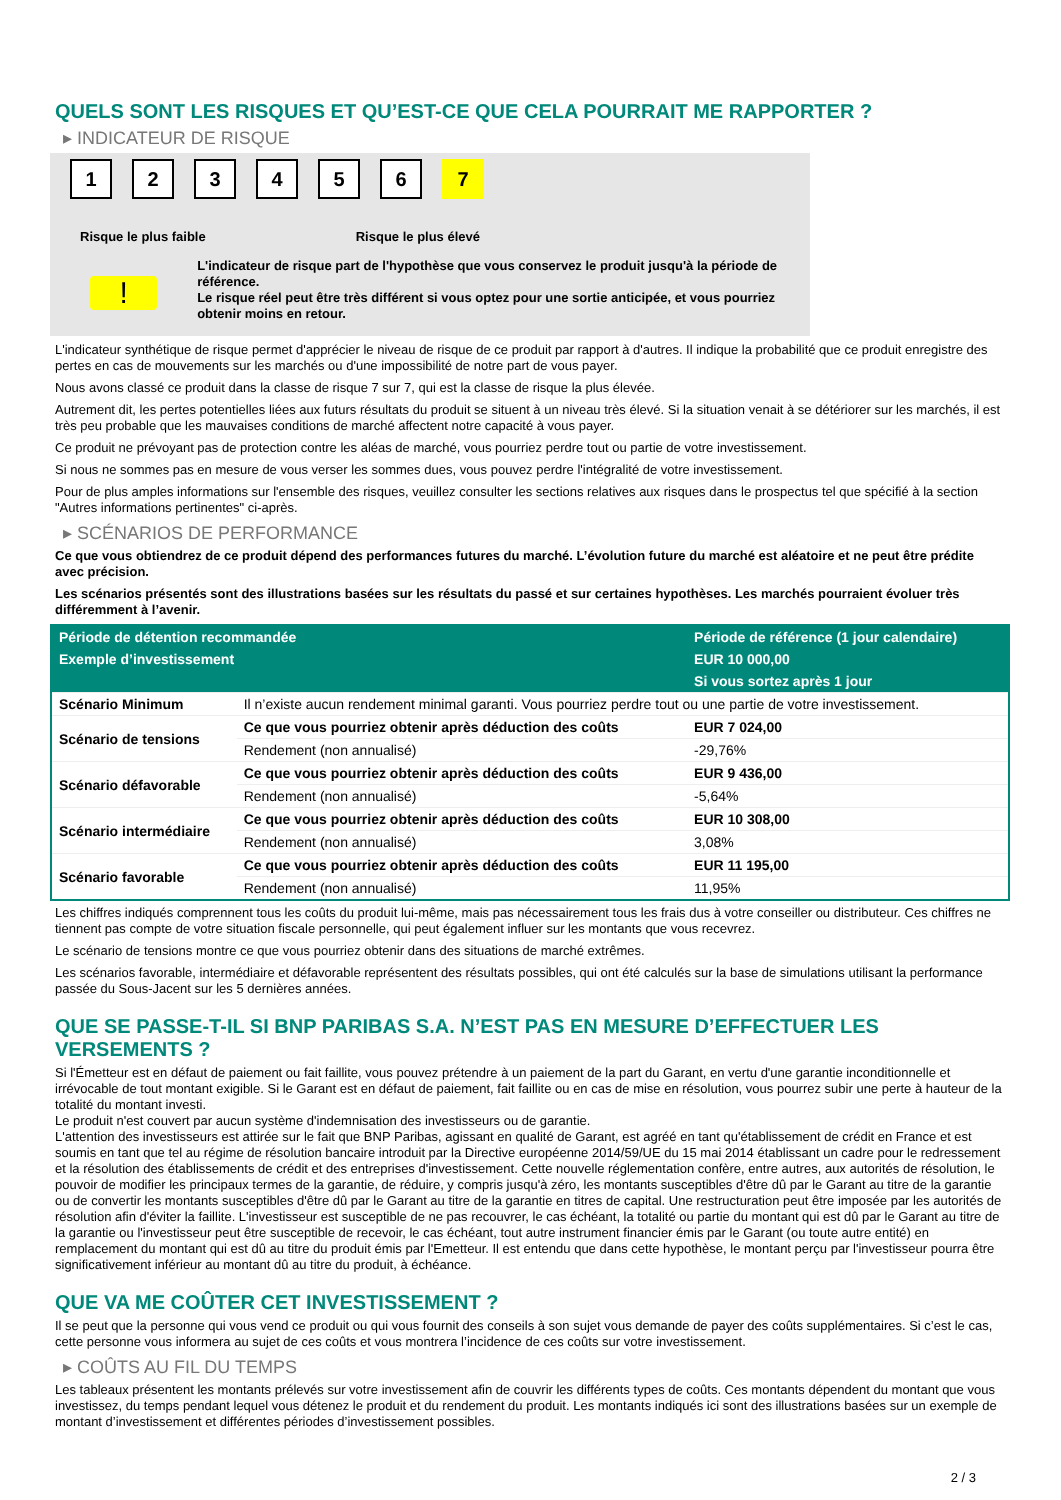QUELS SONT LES RISQUES ET QU’EST-CE QUE CELA POURRAIT ME RAPPORTER ?
▸ INDICATEUR DE RISQUE
1 2 3 4 5 6 7
Risque le plus faible Risque le plus élevé
!
L'indicateur de risque part de l'hypothèse que vous conservez le produit jusqu'à la période de référence.
Le risque réel peut être très différent si vous optez pour une sortie anticipée, et vous pourriez obtenir moins en retour.
L'indicateur synthétique de risque permet d'apprécier le niveau de risque de ce produit par rapport à d'autres. Il indique la probabilité que ce produit enregistre des pertes en cas de mouvements sur les marchés ou d'une impossibilité de notre part de vous payer.
Nous avons classé ce produit dans la classe de risque 7 sur 7, qui est la classe de risque la plus élevée.
Autrement dit, les pertes potentielles liées aux futurs résultats du produit se situent à un niveau très élevé. Si la situation venait à se détériorer sur les marchés, il est très peu probable que les mauvaises conditions de marché affectent notre capacité à vous payer.
Ce produit ne prévoyant pas de protection contre les aléas de marché, vous pourriez perdre tout ou partie de votre investissement.
Si nous ne sommes pas en mesure de vous verser les sommes dues, vous pouvez perdre l'intégralité de votre investissement.
Pour de plus amples informations sur l'ensemble des risques, veuillez consulter les sections relatives aux risques dans le prospectus tel que spécifié à la section "Autres informations pertinentes" ci-après.
▸ SCÉNARIOS DE PERFORMANCE
Ce que vous obtiendrez de ce produit dépend des performances futures du marché. L’évolution future du marché est aléatoire et ne peut être prédite avec précision.
Les scénarios présentés sont des illustrations basées sur les résultats du passé et sur certaines hypothèses. Les marchés pourraient évoluer très différemment à l’avenir.
| Période de détention recommandée | | Période de référence (1 jour calendaire) |
| --- | --- | --- |
| Exemple d’investissement | | EUR 10 000,00 |
| | | Si vous sortez après 1 jour |
| Scénario Minimum | Il n’existe aucun rendement minimal garanti. Vous pourriez perdre tout ou une partie de votre investissement. | |
| Scénario de tensions | Ce que vous pourriez obtenir après déduction des coûts | EUR 7 024,00 |
| | Rendement (non annualisé) | -29,76% |
| Scénario défavorable | Ce que vous pourriez obtenir après déduction des coûts | EUR 9 436,00 |
| | Rendement (non annualisé) | -5,64% |
| Scénario intermédiaire | Ce que vous pourriez obtenir après déduction des coûts | EUR 10 308,00 |
| | Rendement (non annualisé) | 3,08% |
| Scénario favorable | Ce que vous pourriez obtenir après déduction des coûts | EUR 11 195,00 |
| | Rendement (non annualisé) | 11,95% |
Les chiffres indiqués comprennent tous les coûts du produit lui-même, mais pas nécessairement tous les frais dus à votre conseiller ou distributeur. Ces chiffres ne tiennent pas compte de votre situation fiscale personnelle, qui peut également influer sur les montants que vous recevrez.
Le scénario de tensions montre ce que vous pourriez obtenir dans des situations de marché extrêmes.
Les scénarios favorable, intermédiaire et défavorable représentent des résultats possibles, qui ont été calculés sur la base de simulations utilisant la performance passée du Sous-Jacent sur les 5 dernières années.
QUE SE PASSE-T-IL SI BNP PARIBAS S.A. N’EST PAS EN MESURE D’EFFECTUER LES VERSEMENTS ?
Si l'Émetteur est en défaut de paiement ou fait faillite, vous pouvez prétendre à un paiement de la part du Garant, en vertu d'une garantie inconditionnelle et irrévocable de tout montant exigible. Si le Garant est en défaut de paiement, fait faillite ou en cas de mise en résolution, vous pourrez subir une perte à hauteur de la totalité du montant investi.
Le produit n'est couvert par aucun système d'indemnisation des investisseurs ou de garantie.
L'attention des investisseurs est attirée sur le fait que BNP Paribas, agissant en qualité de Garant, est agréé en tant qu'établissement de crédit en France et est soumis en tant que tel au régime de résolution bancaire introduit par la Directive européenne 2014/59/UE du 15 mai 2014 établissant un cadre pour le redressement et la résolution des établissements de crédit et des entreprises d'investissement. Cette nouvelle réglementation confère, entre autres, aux autorités de résolution, le pouvoir de modifier les principaux termes de la garantie, de réduire, y compris jusqu'à zéro, les montants susceptibles d'être dû par le Garant au titre de la garantie ou de convertir les montants susceptibles d'être dû par le Garant au titre de la garantie en titres de capital. Une restructuration peut être imposée par les autorités de résolution afin d'éviter la faillite. L'investisseur est susceptible de ne pas recouvrer, le cas échéant, la totalité ou partie du montant qui est dû par le Garant au titre de la garantie ou l'investisseur peut être susceptible de recevoir, le cas échéant, tout autre instrument financier émis par le Garant (ou toute autre entité) en remplacement du montant qui est dû au titre du produit émis par l'Emetteur. Il est entendu que dans cette hypothèse, le montant perçu par l'investisseur pourra être significativement inférieur au montant dû au titre du produit, à échéance.
QUE VA ME COÛTER CET INVESTISSEMENT ?
Il se peut que la personne qui vous vend ce produit ou qui vous fournit des conseils à son sujet vous demande de payer des coûts supplémentaires. Si c’est le cas, cette personne vous informera au sujet de ces coûts et vous montrera l’incidence de ces coûts sur votre investissement.
▸ COÛTS AU FIL DU TEMPS
Les tableaux présentent les montants prélevés sur votre investissement afin de couvrir les différents types de coûts. Ces montants dépendent du montant que vous investissez, du temps pendant lequel vous détenez le produit et du rendement du produit. Les montants indiqués ici sont des illustrations basées sur un exemple de montant d’investissement et différentes périodes d’investissement possibles.
2 / 3